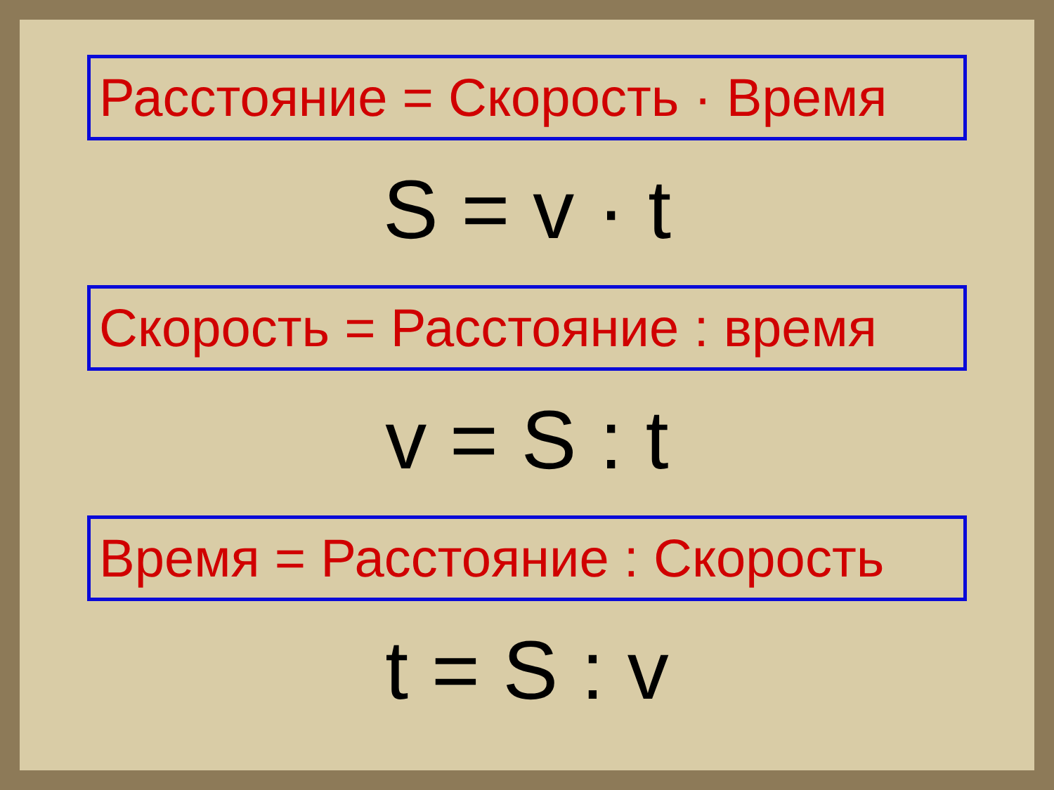Расстояние = Скорость · Время
S = v · t
Скорость = Расстояние : время
v = S : t
Время = Расстояние : Скорость
t = S : v